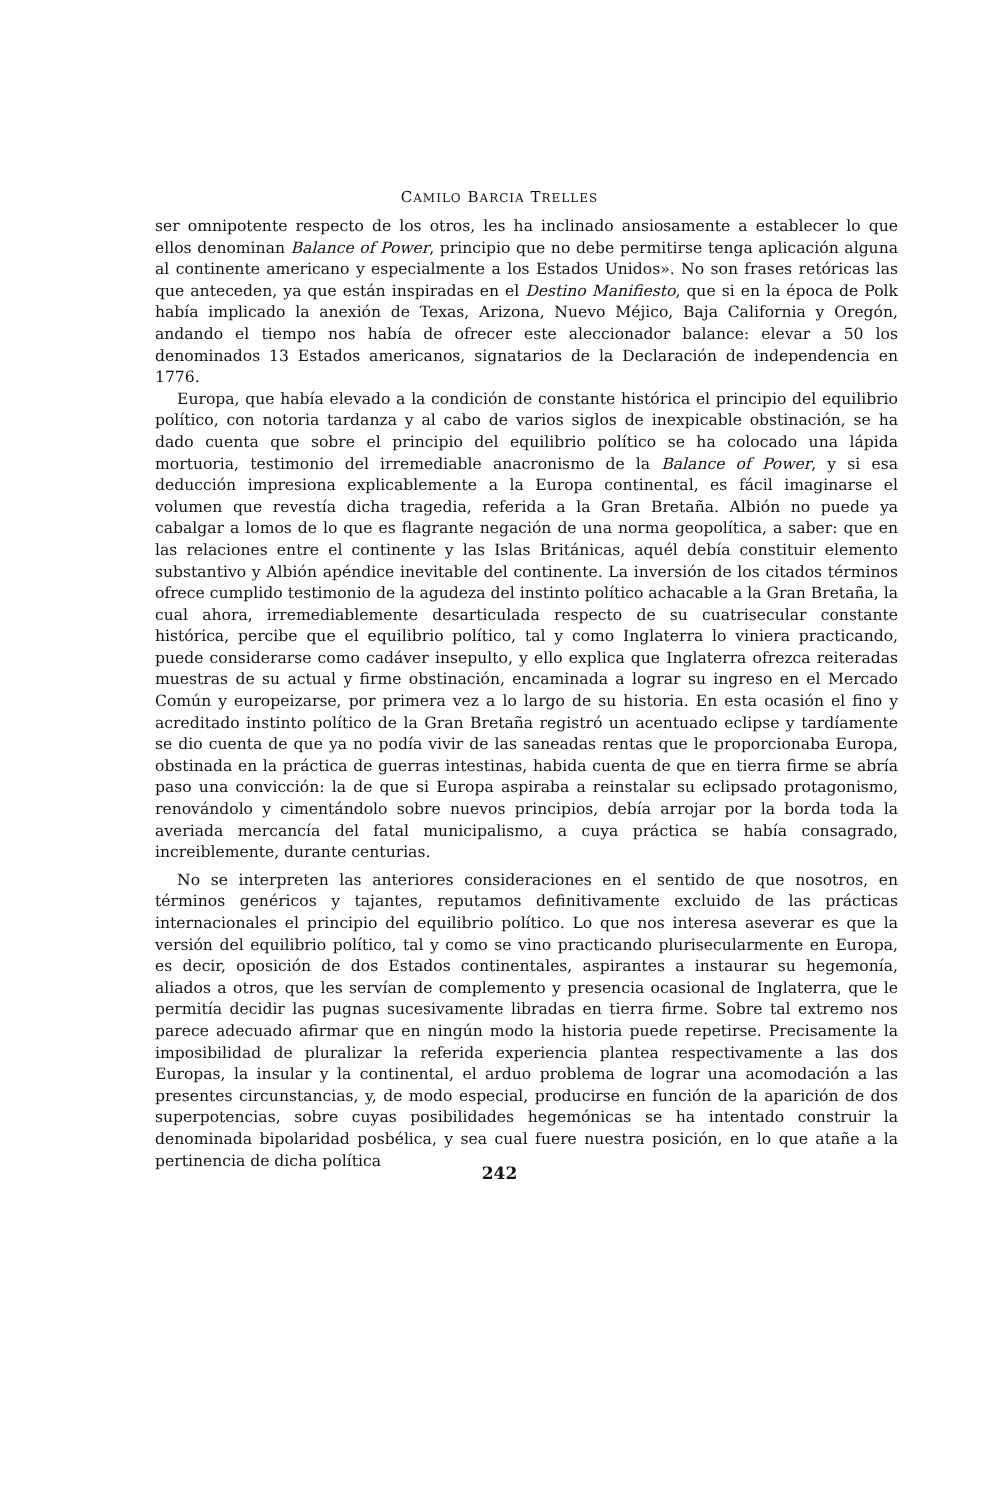CAMILO BARCIA TRELLES
ser omnipotente respecto de los otros, les ha inclinado ansiosamente a establecer lo que ellos denominan Balance of Power, principio que no debe permitirse tenga aplicación alguna al continente americano y especialmente a los Estados Unidos». No son frases retóricas las que anteceden, ya que están inspiradas en el Destino Manifiesto, que si en la época de Polk había implicado la anexión de Texas, Arizona, Nuevo Méjico, Baja California y Oregón, andando el tiempo nos había de ofrecer este aleccionador balance: elevar a 50 los denominados 13 Estados americanos, signatarios de la Declaración de independencia en 1776.
Europa, que había elevado a la condición de constante histórica el principio del equilibrio político, con notoria tardanza y al cabo de varios siglos de inexpicable obstinación, se ha dado cuenta que sobre el principio del equilibrio político se ha colocado una lápida mortuoria, testimonio del irremediable anacronismo de la Balance of Power, y si esa deducción impresiona explicablemente a la Europa continental, es fácil imaginarse el volumen que revestía dicha tragedia, referida a la Gran Bretaña. Albión no puede ya cabalgar a lomos de lo que es flagrante negación de una norma geopolítica, a saber: que en las relaciones entre el continente y las Islas Británicas, aquél debía constituir elemento substantivo y Albión apéndice inevitable del continente. La inversión de los citados términos ofrece cumplido testimonio de la agudeza del instinto político achacable a la Gran Bretaña, la cual ahora, irremediablemente desarticulada respecto de su cuatrisecular constante histórica, percibe que el equilibrio político, tal y como Inglaterra lo viniera practicando, puede considerarse como cadáver insepulto, y ello explica que Inglaterra ofrezca reiteradas muestras de su actual y firme obstinación, encaminada a lograr su ingreso en el Mercado Común y europeizarse, por primera vez a lo largo de su historia. En esta ocasión el fino y acreditado instinto político de la Gran Bretaña registró un acentuado eclipse y tardíamente se dio cuenta de que ya no podía vivir de las saneadas rentas que le proporcionaba Europa, obstinada en la práctica de guerras intestinas, habida cuenta de que en tierra firme se abría paso una convicción: la de que si Europa aspiraba a reinstalar su eclipsado protagonismo, renovándolo y cimentándolo sobre nuevos principios, debía arrojar por la borda toda la averiada mercancía del fatal municipalismo, a cuya práctica se había consagrado, increiblemente, durante centurias.
No se interpreten las anteriores consideraciones en el sentido de que nosotros, en términos genéricos y tajantes, reputamos definitivamente excluido de las prácticas internacionales el principio del equilibrio político. Lo que nos interesa aseverar es que la versión del equilibrio político, tal y como se vino practicando plurisecularmente en Europa, es decir, oposición de dos Estados continentales, aspirantes a instaurar su hegemonía, aliados a otros, que les servían de complemento y presencia ocasional de Inglaterra, que le permitía decidir las pugnas sucesivamente libradas en tierra firme. Sobre tal extremo nos parece adecuado afirmar que en ningún modo la historia puede repetirse. Precisamente la imposibilidad de pluralizar la referida experiencia plantea respectivamente a las dos Europas, la insular y la continental, el arduo problema de lograr una acomodación a las presentes circunstancias, y, de modo especial, producirse en función de la aparición de dos superpotencias, sobre cuyas posibilidades hegemónicas se ha intentado construir la denominada bipolaridad posbélica, y sea cual fuere nuestra posición, en lo que atañe a la pertinencia de dicha política
242